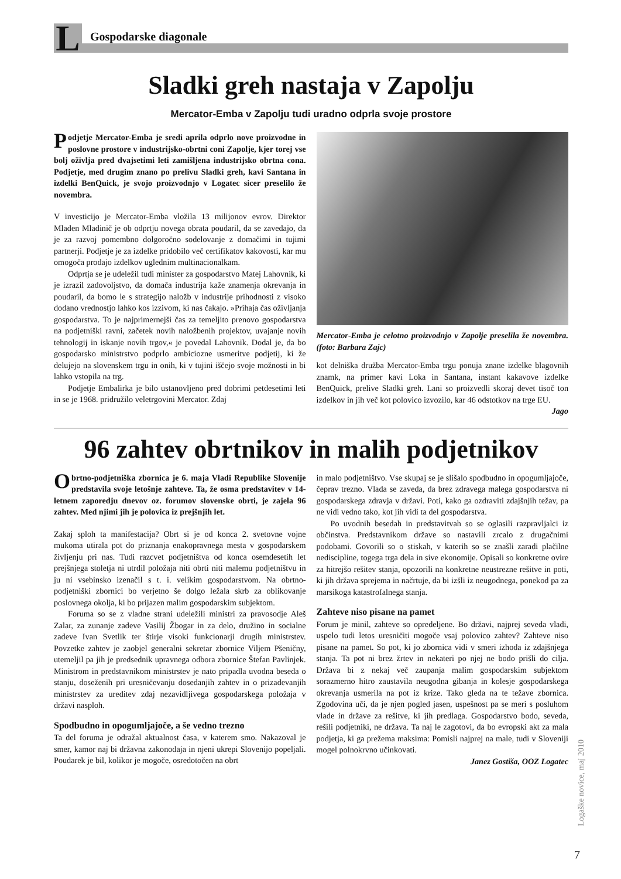L
Gospodarske diagonale
Sladki greh nastaja v Zapolju
Mercator-Emba v Zapolju tudi uradno odprla svoje prostore
Podjetje Mercator-Emba je sredi aprila odprlo nove proizvodne in poslovne prostore v industrijsko-obrtni coni Zapolje, kjer torej vse bolj oživlja pred dvajsetimi leti zamišljena industrijsko obrtna cona. Podjetje, med drugim znano po prelivu Sladki greh, kavi Santana in izdelki BenQuick, je svojo proizvodnjo v Logatec sicer preselilo že novembra.
V investicijo je Mercator-Emba vložila 13 milijonov evrov. Direktor Mladen Mladinič je ob odprtju novega obrata poudaril, da se zavedajo, da je za razvoj pomembno dolgoročno sodelovanje z domačimi in tujimi partnerji. Podjetje je za izdelke pridobilo več certifikatov kakovosti, kar mu omogoča prodajo izdelkov uglednim multinacionalkam.
Odprtja se je udeležil tudi minister za gospodarstvo Matej Lahovnik, ki je izrazil zadovoljstvo, da domača industrija kaže znamenja okrevanja in poudaril, da bomo le s strategijo naložb v industrije prihodnosti z visoko dodano vrednostjo lahko kos izzivom, ki nas čakajo. »Prihaja čas oživljanja gospodarstva. To je najprimernejši čas za temeljito prenovo gospodarstva na podjetniški ravni, začetek novih naložbenih projektov, uvajanje novih tehnologij in iskanje novih trgov,« je povedal Lahovnik. Dodal je, da bo gospodarsko ministrstvo podprlo ambiciozne usmeritve podjetij, ki že delujejo na slovenskem trgu in onih, ki v tujini iščejo svoje možnosti in bi lahko vstopila na trg.
Podjetje Embalirka je bilo ustanovljeno pred dobrimi petdesetimi leti in se je 1968. pridružilo veletrgovini Mercator. Zdaj
Mercator-Emba je celotno proizvodnjo v Zapolje preselila že novembra. (foto: Barbara Zajc)
kot delniška družba Mercator-Emba trgu ponuja znane izdelke blagovnih znamk, na primer kavi Loka in Santana, instant kakavove izdelke BenQuick, prelive Sladki greh. Lani so proizvedli skoraj devet tisoč ton izdelkov in jih več kot polovico izvozilo, kar 46 odstotkov na trge EU.
Jago
96 zahtev obrtnikov in malih podjetnikov
Obrtno-podjetniška zbornica je 6. maja Vladi Republike Slovenije predstavila svoje letošnje zahteve. Ta, že osma predstavitev v 14-letnem zaporedju dnevov oz. forumov slovenske obrti, je zajela 96 zahtev. Med njimi jih je polovica iz prejšnjih let.
Zakaj sploh ta manifestacija? Obrt si je od konca 2. svetovne vojne mukoma utirala pot do priznanja enakopravnega mesta v gospodarskem življenju pri nas. Tudi razcvet podjetništva od konca osemdesetih let prejšnjega stoletja ni utrdil položaja niti obrti niti malemu podjetništvu in ju ni vsebinsko izenačil s t. i. velikim gospodarstvom. Na obrtno-podjetniški zbornici bo verjetno še dolgo ležala skrb za oblikovanje poslovnega okolja, ki bo prijazen malim gospodarskim subjektom.
Foruma so se z vladne strani udeležili ministri za pravosodje Aleš Zalar, za zunanje zadeve Vasilij Žbogar in za delo, družino in socialne zadeve Ivan Svetlik ter štirje visoki funkcionarji drugih ministrstev. Povzetke zahtev je zaobjel generalni sekretar zbornice Viljem Pšeničny, utemeljil pa jih je predsednik upravnega odbora zbornice Štefan Pavlinjek. Ministrom in predstavnikom ministrstev je nato pripadla uvodna beseda o stanju, doseženih pri uresničevanju dosedanjih zahtev in o prizadevanjih ministrstev za ureditev zdaj nezavidljivega gospodarskega položaja v državi nasploh.
Spodbudno in opogumljajoče, a še vedno trezno
Ta del foruma je odražal aktualnost časa, v katerem smo. Nakazoval je smer, kamor naj bi državna zakonodaja in njeni ukrepi Slovenijo popeljali. Poudarek je bil, kolikor je mogoče, osredotočen na obrt
in malo podjetništvo. Vse skupaj se je slišalo spodbudno in opogumljajoče, čeprav trezno. Vlada se zaveda, da brez zdravega malega gospodarstva ni gospodarskega zdravja v državi. Poti, kako ga ozdraviti zdajšnjih težav, pa ne vidi vedno tako, kot jih vidi ta del gospodarstva.
Po uvodnih besedah in predstavitvah so se oglasili razpravljalci iz občinstva. Predstavnikom države so nastavili zrcalo z drugačnimi podobami. Govorili so o stiskah, v katerih so se znašli zaradi plačilne nediscipline, togega trga dela in sive ekonomije. Opisali so konkretne ovire za hitrejšo rešitev stanja, opozorili na konkretne neustrezne rešitve in poti, ki jih država sprejema in načrtuje, da bi izšli iz neugodnega, ponekod pa za marsikoga katastrofalnega stanja.
Zahteve niso pisane na pamet
Forum je minil, zahteve so opredeljene. Bo državi, najprej seveda vladi, uspelo tudi letos uresničiti mogoče vsaj polovico zahtev? Zahteve niso pisane na pamet. So pot, ki jo zbornica vidi v smeri izhoda iz zdajšnjega stanja. Ta pot ni brez žrtev in nekateri po njej ne bodo prišli do cilja. Država bi z nekaj več zaupanja malim gospodarskim subjektom sorazmerno hitro zaustavila neugodna gibanja in kolesje gospodarskega okrevanja usmerila na pot iz krize. Tako gleda na te težave zbornica. Zgodovina uči, da je njen pogled jasen, uspešnost pa se meri s posluhom vlade in države za rešitve, ki jih predlaga. Gospodarstvo bodo, seveda, rešili podjetniki, ne država. Ta naj le zagotovi, da bo evropski akt za mala podjetja, ki ga prežema maksima: Pomisli najprej na male, tudi v Sloveniji mogel polnokrvno učinkovati.
Janez Gostiša, OOZ Logatec
Logaške novice, maj 2010
7